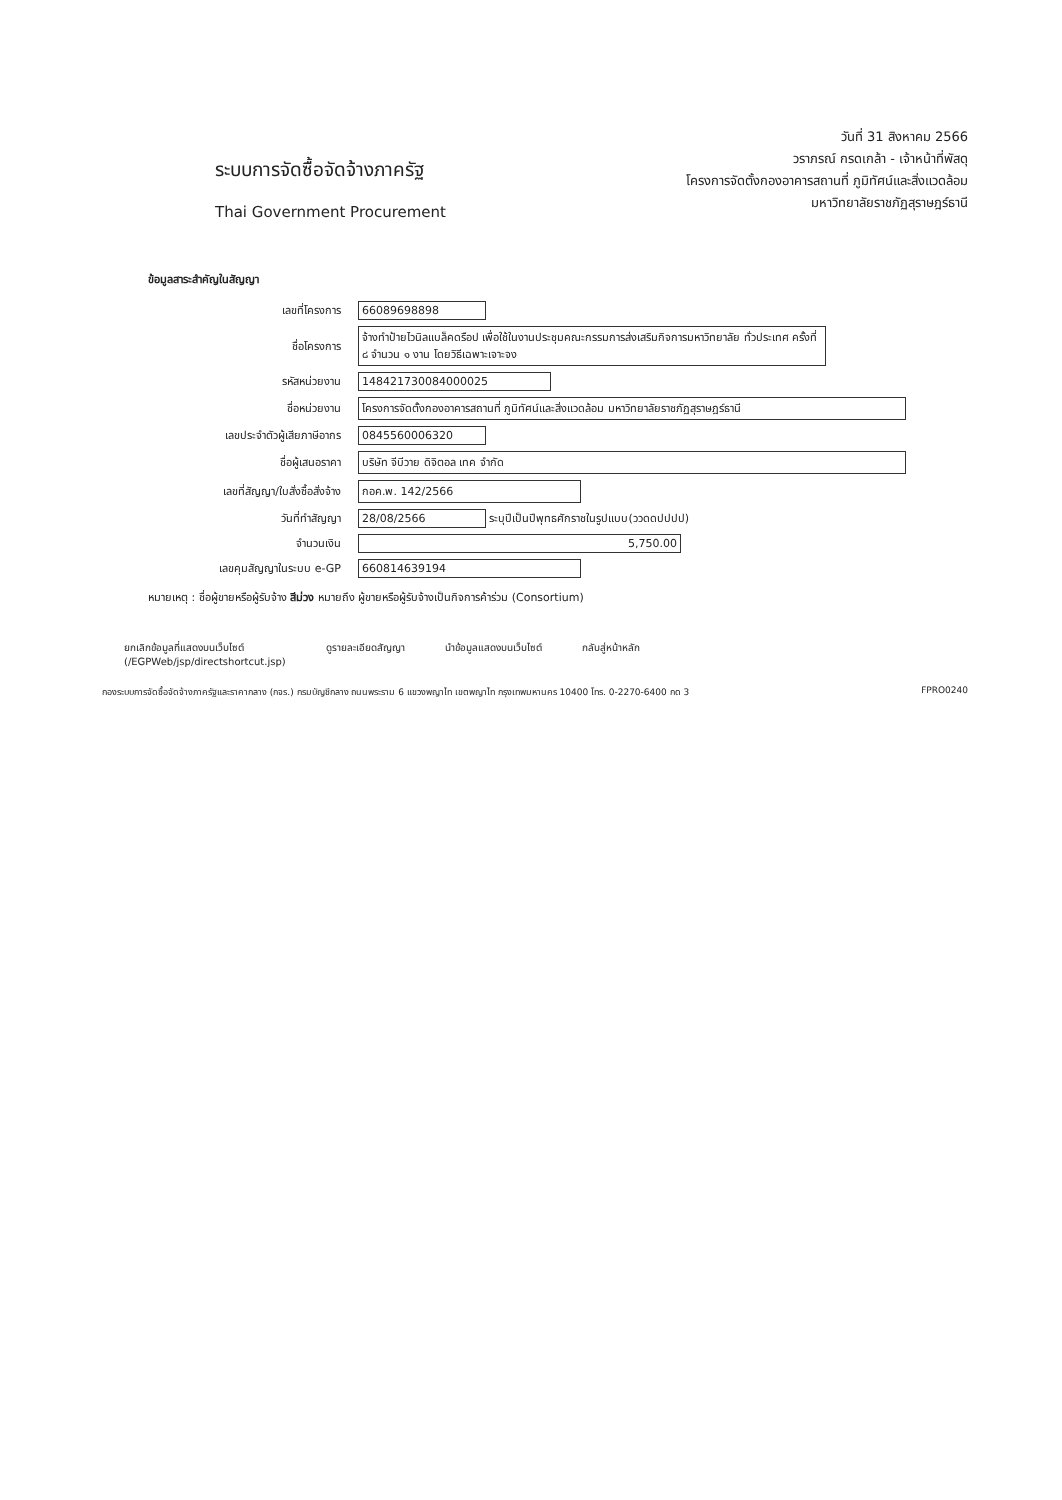ระบบการจัดซื้อจัดจ้างภาครัฐ
Thai Government Procurement
วันที่ 31 สิงหาคม 2566
วราภรณ์ กรดเกล้า - เจ้าหน้าที่พัสดุ
โครงการจัดตั้งกองอาคารสถานที่ ภูมิทัศน์และสิ่งแวดล้อม
มหาวิทยาลัยราชภัฏสุราษฎร์ธานี
ข้อมูลสาระสำคัญในสัญญา
| เลขที่โครงการ | 66089698898 |
| ชื่อโครงการ | จ้างทำป้ายไวนิลแบล็คดรือป เพื่อใช้ในงานประชุมคณะกรรมการส่งเสริมกิจการมหาวิทยาลัย ทั่วประเทศ ครั้งที่ ๘ จำนวน ๑ งาน โดยวิธีเฉพาะเจาะจง |
| รหัสหน่วยงาน | 1484217300840000​25 |
| ชื่อหน่วยงาน | โครงการจัดตั้งกองอาคารสถานที่ ภูมิทัศน์และสิ่งแวดล้อม มหาวิทยาลัยราชภัฏสุราษฎร์ธานี |
| เลขประจำตัวผู้เสียภาษีอากร | 0845560006320 |
| ชื่อผู้เสนอราคา | บริษัท จีบีวาย ดิจิตอล เทค จำกัด |
| เลขที่สัญญา/ใบสั่งซื้อสั่งจ้าง | กอค.พ. 142/2566 |
| วันที่ทำสัญญา | 28/08/2566 ระบุปีเป็นปีพุทธศักราชในรูปแบบ(ววดดปปปป) |
| จำนวนเงิน | 5,750.00 |
| เลขคุมสัญญาในระบบ e-GP | 660814639194 |
หมายเหตุ : ชื่อผู้ขายหรือผู้รับจ้าง สีม่วง หมายถึง ผู้ขายหรือผู้รับจ้างเป็นกิจการค้าร่วม (Consortium)
ยกเลิกข้อมูลที่แสดงบนเว็บไซต์
(/EGPWeb/jsp/directshortcut.jsp) ดูรายละเอียดสัญญา นำข้อมูลแสดงบนเว็บไซต์ กลับสู่หน้าหลัก
กองระบบการจัดซื้อจัดจ้างภาครัฐและราคากลาง (กจร.) กรมบัญชีกลาง ถนนพระราม 6 แขวงพญาไท เขตพญาไท กรุงเทพมหานคร 10400 โทร. 0-2270-6400 กด 3 FPRO0240